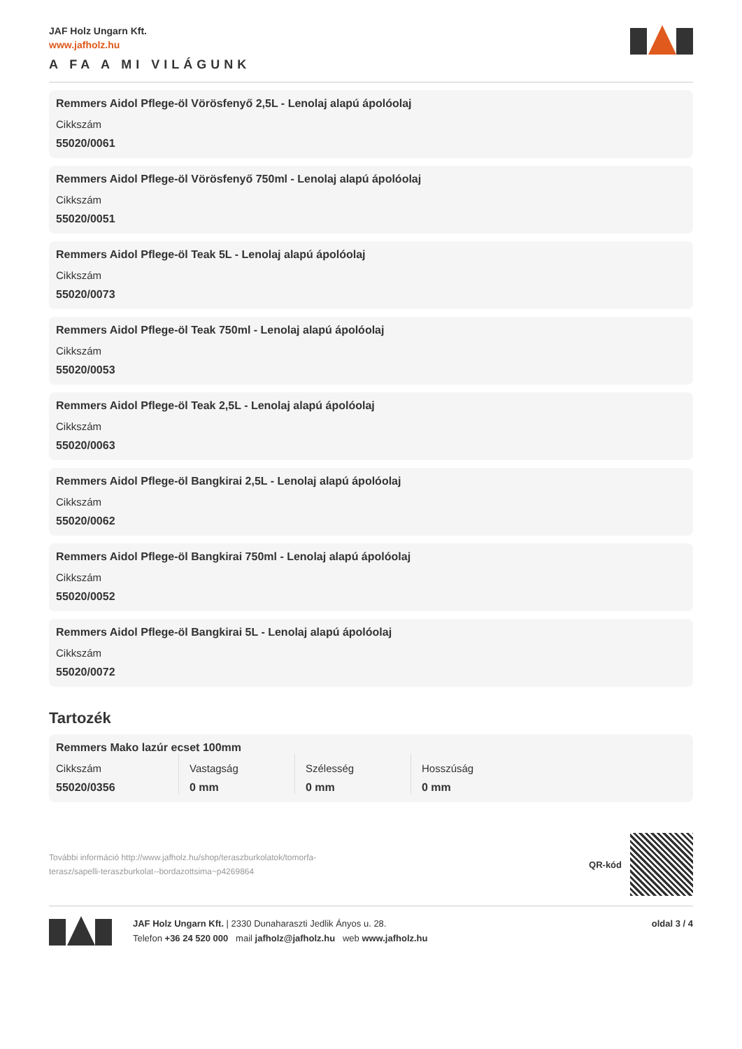JAF Holz Ungarn Kft.
www.jafholz.hu
A FA A MI VILÁGUNK
Remmers Aidol Pflege-öl Vörösfenyő 2,5L - Lenolaj alapú ápolóolaj
Cikkszám
55020/0061
Remmers Aidol Pflege-öl Vörösfenyő 750ml - Lenolaj alapú ápolóolaj
Cikkszám
55020/0051
Remmers Aidol Pflege-öl Teak 5L - Lenolaj alapú ápolóolaj
Cikkszám
55020/0073
Remmers Aidol Pflege-öl Teak 750ml - Lenolaj alapú ápolóolaj
Cikkszám
55020/0053
Remmers Aidol Pflege-öl Teak 2,5L - Lenolaj alapú ápolóolaj
Cikkszám
55020/0063
Remmers Aidol Pflege-öl Bangkirai 2,5L - Lenolaj alapú ápolóolaj
Cikkszám
55020/0062
Remmers Aidol Pflege-öl Bangkirai 750ml - Lenolaj alapú ápolóolaj
Cikkszám
55020/0052
Remmers Aidol Pflege-öl Bangkirai 5L - Lenolaj alapú ápolóolaj
Cikkszám
55020/0072
Tartozék
Remmers Mako lazúr ecset 100mm
Cikkszám
55020/0356
Vastagság
0 mm
Szélesség
0 mm
Hosszúság
0 mm
További információ http://www.jafholz.hu/shop/teraszburkolatok/tomorfa-terasz/sapelli-teraszburkolat--bordazottsima~p4269864
QR-kód
JAF Holz Ungarn Kft. | 2330 Dunaharaszti Jedlik Ányos u. 28.
Telefon +36 24 520 000 mail jafholz@jafholz.hu web www.jafholz.hu
oldal 3 / 4